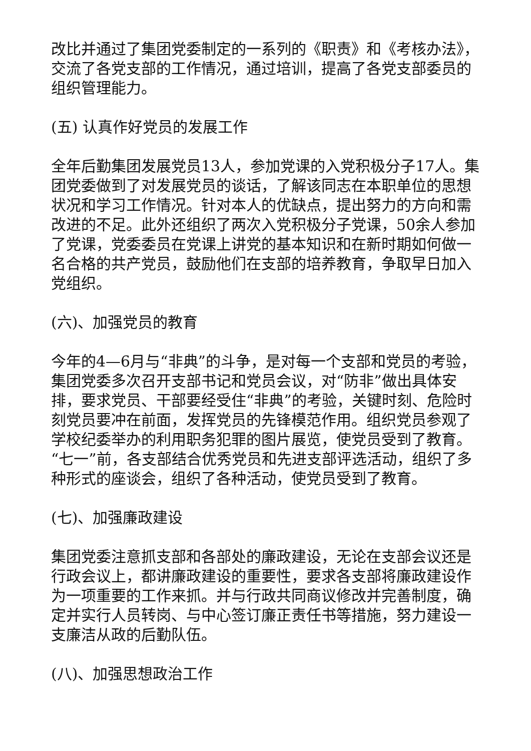改比并通过了集团党委制定的一系列的《职责》和《考核办法》，交流了各党支部的工作情况，通过培训，提高了各党支部委员的组织管理能力。
(五) 认真作好党员的发展工作
全年后勤集团发展党员13人，参加党课的入党积极分子17人。集团党委做到了对发展党员的谈话，了解该同志在本职单位的思想状况和学习工作情况。针对本人的优缺点，提出努力的方向和需改进的不足。此外还组织了两次入党积极分子党课，50余人参加了党课，党委委员在党课上讲党的基本知识和在新时期如何做一名合格的共产党员，鼓励他们在支部的培养教育，争取早日加入党组织。
(六)、加强党员的教育
今年的4—6月与“非典”的斗争，是对每一个支部和党员的考验，集团党委多次召开支部书记和党员会议，对“防非”做出具体安排，要求党员、干部要经受住“非典”的考验，关键时刻、危险时刻党员要冲在前面，发挥党员的先锋模范作用。组织党员参观了学校纪委举办的利用职务犯罪的图片展览，使党员受到了教育。“七一”前，各支部结合优秀党员和先进支部评选活动，组织了多种形式的座谈会，组织了各种活动，使党员受到了教育。
(七)、加强廉政建设
集团党委注意抓支部和各部处的廉政建设，无论在支部会议还是行政会议上，都讲廉政建设的重要性，要求各支部将廉政建设作为一项重要的工作来抓。并与行政共同商议修改并完善制度，确定并实行人员转岗、与中心签订廉正责任书等措施，努力建设一支廉洁从政的后勤队伍。
(八)、加强思想政治工作